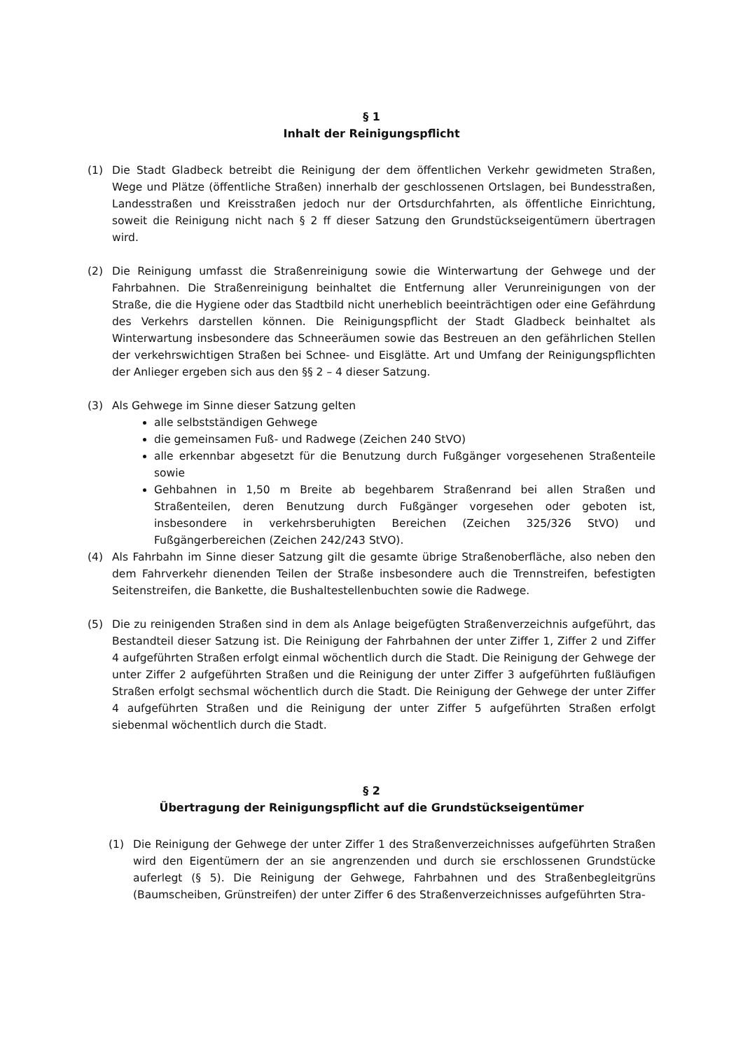§ 1
Inhalt der Reinigungspflicht
(1) Die Stadt Gladbeck betreibt die Reinigung der dem öffentlichen Verkehr gewidmeten Straßen, Wege und Plätze (öffentliche Straßen) innerhalb der geschlossenen Ortslagen, bei Bundesstraßen, Landesstraßen und Kreisstraßen jedoch nur der Ortsdurchfahrten, als öffentliche Einrichtung, soweit die Reinigung nicht nach § 2 ff dieser Satzung den Grundstückseigentümern übertragen wird.
(2) Die Reinigung umfasst die Straßenreinigung sowie die Winterwartung der Gehwege und der Fahrbahnen. Die Straßenreinigung beinhaltet die Entfernung aller Verunreinigungen von der Straße, die die Hygiene oder das Stadtbild nicht unerheblich beeinträchtigen oder eine Gefährdung des Verkehrs darstellen können. Die Reinigungspflicht der Stadt Gladbeck beinhaltet als Winterwartung insbesondere das Schneeräumen sowie das Bestreuen an den gefährlichen Stellen der verkehrswichtigen Straßen bei Schnee- und Eisglätte. Art und Umfang der Reinigungspflichten der Anlieger ergeben sich aus den §§ 2 – 4 dieser Satzung.
(3) Als Gehwege im Sinne dieser Satzung gelten
alle selbstständigen Gehwege
die gemeinsamen Fuß- und Radwege (Zeichen 240 StVO)
alle erkennbar abgesetzt für die Benutzung durch Fußgänger vorgesehenen Straßenteile sowie
Gehbahnen in 1,50 m Breite ab begehbarem Straßenrand bei allen Straßen und Straßenteilen, deren Benutzung durch Fußgänger vorgesehen oder geboten ist, insbesondere in verkehrsberuhigten Bereichen (Zeichen 325/326 StVO) und Fußgängerbereichen (Zeichen 242/243 StVO).
(4) Als Fahrbahn im Sinne dieser Satzung gilt die gesamte übrige Straßenoberfläche, also neben den dem Fahrverkehr dienenden Teilen der Straße insbesondere auch die Trennstreifen, befestigten Seitenstreifen, die Bankette, die Bushaltestellenbuchten sowie die Radwege.
(5) Die zu reinigenden Straßen sind in dem als Anlage beigefügten Straßenverzeichnis aufgeführt, das Bestandteil dieser Satzung ist. Die Reinigung der Fahrbahnen der unter Ziffer 1, Ziffer 2 und Ziffer 4 aufgeführten Straßen erfolgt einmal wöchentlich durch die Stadt. Die Reinigung der Gehwege der unter Ziffer 2 aufgeführten Straßen und die Reinigung der unter Ziffer 3 aufgeführten fußläufigen Straßen erfolgt sechsmal wöchentlich durch die Stadt. Die Reinigung der Gehwege der unter Ziffer 4 aufgeführten Straßen und die Reinigung der unter Ziffer 5 aufgeführten Straßen erfolgt siebenmal wöchentlich durch die Stadt.
§ 2
Übertragung der Reinigungspflicht auf die Grundstückseigentümer
(1) Die Reinigung der Gehwege der unter Ziffer 1 des Straßenverzeichnisses aufgeführten Straßen wird den Eigentümern der an sie angrenzenden und durch sie erschlossenen Grundstücke auferlegt (§ 5). Die Reinigung der Gehwege, Fahrbahnen und des Straßenbegleitgrüns (Baumscheiben, Grünstreifen) der unter Ziffer 6 des Straßenverzeichnisses aufgeführten Stra-